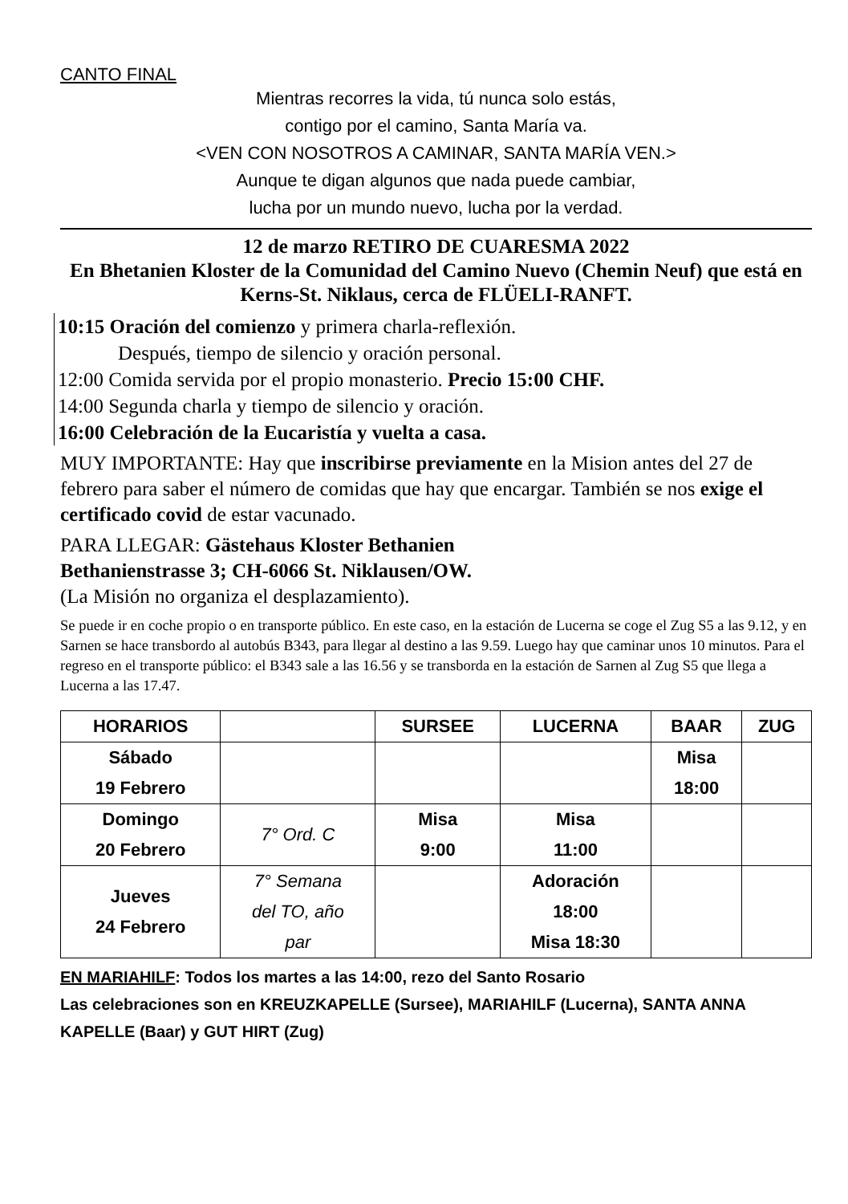CANTO FINAL
Mientras recorres la vida, tú nunca solo estás,
contigo por el camino, Santa María va.
<VEN CON NOSOTROS A CAMINAR, SANTA MARÍA VEN.>
Aunque te digan algunos que nada puede cambiar,
lucha por un mundo nuevo, lucha por la verdad.
12 de marzo RETIRO DE CUARESMA 2022
En Bhetanien Kloster de la Comunidad del Camino Nuevo (Chemin Neuf) que está en Kerns-St. Niklaus, cerca de FLÜELI-RANFT.
10:15 Oración del comienzo y primera charla-reflexión.
Después, tiempo de silencio y oración personal.
12:00 Comida servida por el propio monasterio. Precio 15:00 CHF.
14:00 Segunda charla y tiempo de silencio y oración.
16:00 Celebración de la Eucaristía y vuelta a casa.
MUY IMPORTANTE: Hay que inscribirse previamente en la Mision antes del 27 de febrero para saber el número de comidas que hay que encargar. También se nos exige el certificado covid de estar vacunado.
PARA LLEGAR: Gästehaus Kloster Bethanien
Bethanienstrasse 3; CH-6066 St. Niklausen/OW.
(La Misión no organiza el desplazamiento).
Se puede ir en coche propio o en transporte público. En este caso, en la estación de Lucerna se coge el Zug S5 a las 9.12, y en Sarnen se hace transbordo al autobús B343, para llegar al destino a las 9.59. Luego hay que caminar unos 10 minutos. Para el regreso en el transporte público: el B343 sale a las 16.56 y se transborda en la estación de Sarnen al Zug S5 que llega a Lucerna a las 17.47.
| HORARIOS | | SURSEE | LUCERNA | BAAR | ZUG |
| --- | --- | --- | --- | --- | --- |
| Sábado 19 Febrero | | | | Misa 18:00 | |
| Domingo 20 Febrero | 7° Ord. C | Misa 9:00 | Misa 11:00 | | |
| Jueves 24 Febrero | 7° Semana del TO, año par | | Adoración 18:00 Misa 18:30 | | |
EN MARIAHILF: Todos los martes a las 14:00, rezo del Santo Rosario
Las celebraciones son en KREUZKAPELLE (Sursee), MARIAHILF (Lucerna), SANTA ANNA KAPELLE (Baar) y GUT HIRT (Zug)